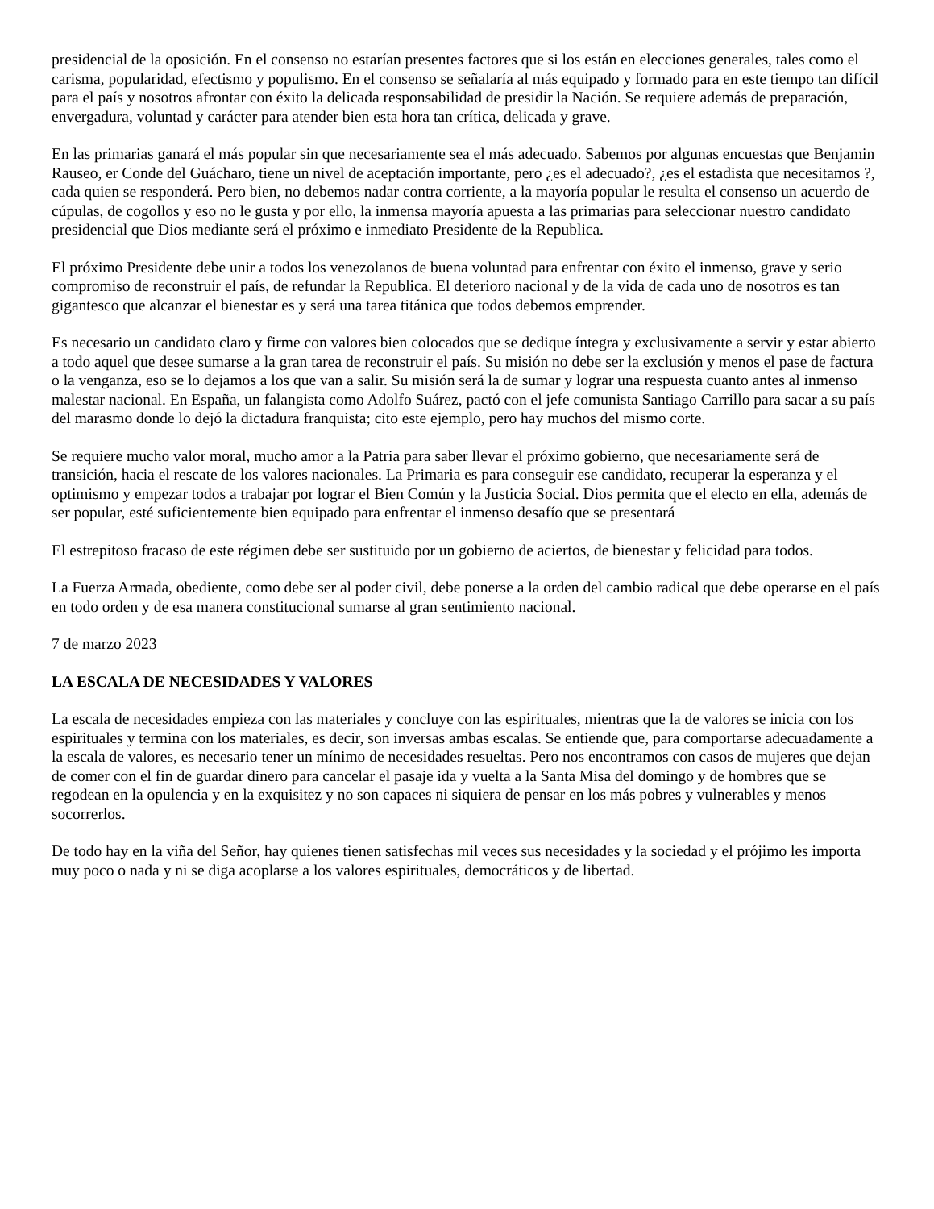presidencial de la oposición. En el consenso no estarían presentes factores que si los están en elecciones generales, tales como el carisma, popularidad, efectismo y populismo. En el consenso se señalaría al más equipado y formado para en este tiempo tan difícil para el país y nosotros afrontar con éxito la delicada responsabilidad de presidir la Nación. Se requiere además de preparación, envergadura, voluntad y carácter para atender bien esta hora tan crítica, delicada y grave.
En las primarias ganará el más popular sin que necesariamente sea el más adecuado. Sabemos por algunas encuestas que Benjamin Rauseo, er Conde del Guácharo, tiene un nivel de aceptación importante, pero ¿es el adecuado?, ¿es el estadista que necesitamos ?, cada quien se responderá. Pero bien, no debemos nadar contra corriente, a la mayoría popular le resulta el consenso un acuerdo de cúpulas, de cogollos y eso no le gusta y por ello, la inmensa mayoría apuesta a las primarias para seleccionar nuestro candidato presidencial que Dios mediante será el próximo e inmediato Presidente de la Republica.
El próximo Presidente debe unir a todos los venezolanos de buena voluntad para enfrentar con éxito el inmenso, grave y serio compromiso de reconstruir el país, de refundar la Republica. El deterioro nacional y de la vida de cada uno de nosotros es tan gigantesco que alcanzar el bienestar es y será una tarea titánica que todos debemos emprender.
Es necesario un candidato claro y firme con valores bien colocados que se dedique íntegra y exclusivamente a servir y estar abierto a todo aquel que desee sumarse a la gran tarea de reconstruir el país. Su misión no debe ser la exclusión y menos el pase de factura o la venganza, eso se lo dejamos a los que van a salir. Su misión será la de sumar y lograr una respuesta cuanto antes al inmenso malestar nacional. En España, un falangista como Adolfo Suárez, pactó con el jefe comunista Santiago Carrillo para sacar a su país del marasmo donde lo dejó la dictadura franquista; cito este ejemplo, pero hay muchos del mismo corte.
Se requiere mucho valor moral, mucho amor a la Patria para saber llevar el próximo gobierno, que necesariamente será de transición, hacia el rescate de los valores nacionales. La Primaria es para conseguir ese candidato, recuperar la esperanza y el optimismo y empezar todos a trabajar por lograr el Bien Común y la Justicia Social. Dios permita que el electo en ella, además de ser popular, esté suficientemente bien equipado para enfrentar el inmenso desafío que se presentará
El estrepitoso fracaso de este régimen debe ser sustituido por un gobierno de aciertos, de bienestar y felicidad para todos.
La Fuerza Armada, obediente, como debe ser al poder civil, debe ponerse a la orden del cambio radical que debe operarse en el país en todo orden y de esa manera constitucional sumarse al gran sentimiento nacional.
7 de marzo 2023
LA ESCALA DE NECESIDADES Y VALORES
La escala de necesidades empieza con las materiales y concluye con las espirituales, mientras que la de valores se inicia con los espirituales y termina con los materiales, es decir, son inversas ambas escalas. Se entiende que, para comportarse adecuadamente a la escala de valores, es necesario tener un mínimo de necesidades resueltas. Pero nos encontramos con casos de mujeres que dejan de comer con el fin de guardar dinero para cancelar el pasaje ida y vuelta a la Santa Misa del domingo y de hombres que se regodean en la opulencia y en la exquisitez y no son capaces ni siquiera de pensar en los más pobres y vulnerables y menos socorrerlos.
De todo hay en la viña del Señor, hay quienes tienen satisfechas mil veces sus necesidades y la sociedad y el prójimo les importa muy poco o nada y ni se diga acoplarse a los valores espirituales, democráticos y de libertad.